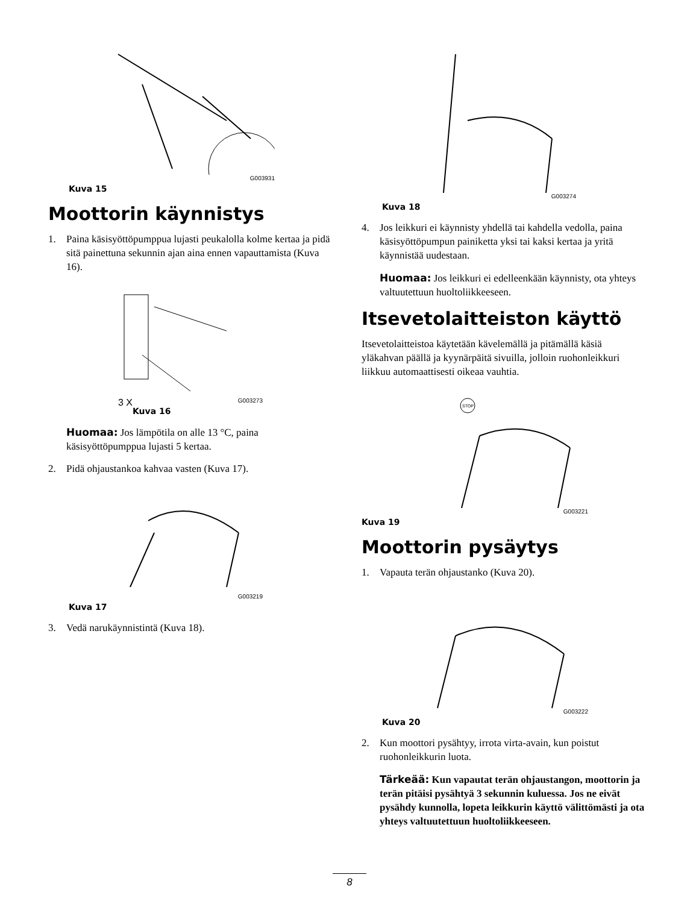G003931
Kuva 15
Moottorin käynnistys
1. Paina käsisyöttöpumppua lujasti peukalolla kolme kertaa ja pidä sitä painettuna sekunnin ajan aina ennen vapauttamista (Kuva 16).
3 X G003273
Kuva 16
Huomaa: Jos lämpötila on alle 13 °C, paina käsisyöttöpumppua lujasti 5 kertaa.
2. Pidä ohjaustankoa kahvaa vasten (Kuva 17).
G003219
Kuva 17
3. Vedä narukäynnistintä (Kuva 18).
G003274
Kuva 18
4. Jos leikkuri ei käynnisty yhdellä tai kahdella vedolla, paina käsisyöttöpumpun painiketta yksi tai kaksi kertaa ja yritä käynnistää uudestaan.
Huomaa: Jos leikkuri ei edelleenkään käynnisty, ota yhteys valtuutettuun huoltoliikkeeseen.
Itsevetolaitteiston käyttö
Itsevetolaitteistoa käytetään kävelemällä ja pitämällä käsiä yläkahvan päällä ja kyynärpäitä sivuilla, jolloin ruohonleikkuri liikkuu automaattisesti oikeaa vauhtia.
STOP
G003221
Kuva 19
Moottorin pysäytys
1. Vapauta terän ohjaustanko (Kuva 20).
G003222
Kuva 20
2. Kun moottori pysähtyy, irrota virta-avain, kun poistut ruohonleikkurin luota.
Tärkeää: Kun vapautat terän ohjaustangon, moottorin ja terän pitäisi pysähtyä 3 sekunnin kuluessa. Jos ne eivät pysähdy kunnolla, lopeta leikkurin käyttö välittömästi ja ota yhteys valtuutettuun huoltoliikkeeseen.
8